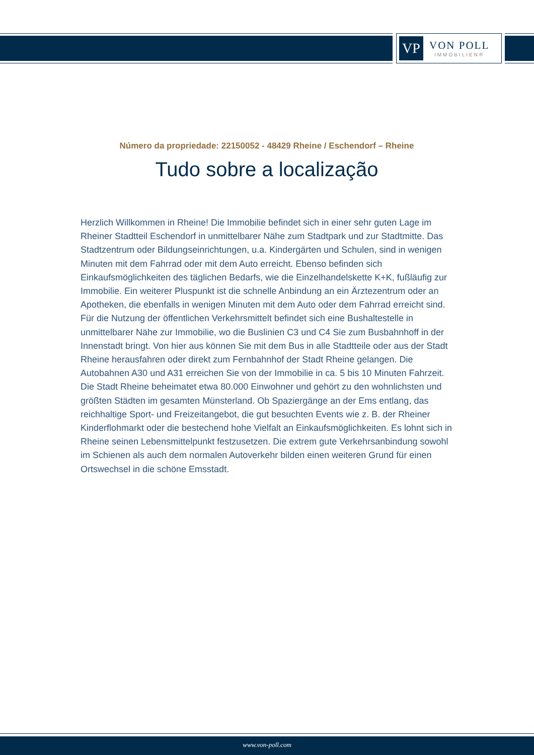VP
VON POLL
IMMOBILIEN®
Número da propriedade: 22150052 - 48429 Rheine / Eschendorf – Rheine
Tudo sobre a localização
Herzlich Willkommen in Rheine! Die Immobilie befindet sich in einer sehr guten Lage im Rheiner Stadtteil Eschendorf in unmittelbarer Nähe zum Stadtpark und zur Stadtmitte. Das Stadtzentrum oder Bildungseinrichtungen, u.a. Kindergärten und Schulen, sind in wenigen Minuten mit dem Fahrrad oder mit dem Auto erreicht. Ebenso befinden sich Einkaufsmöglichkeiten des täglichen Bedarfs, wie die Einzelhandelskette K+K, fußläufig zur Immobilie. Ein weiterer Pluspunkt ist die schnelle Anbindung an ein Ärztezentrum oder an Apotheken, die ebenfalls in wenigen Minuten mit dem Auto oder dem Fahrrad erreicht sind. Für die Nutzung der öffentlichen Verkehrsmittelt befindet sich eine Bushaltestelle in unmittelbarer Nähe zur Immobilie, wo die Buslinien C3 und C4 Sie zum Busbahnhoff in der Innenstadt bringt. Von hier aus können Sie mit dem Bus in alle Stadtteile oder aus der Stadt Rheine herausfahren oder direkt zum Fernbahnhof der Stadt Rheine gelangen. Die Autobahnen A30 und A31 erreichen Sie von der Immobilie in ca. 5 bis 10 Minuten Fahrzeit. Die Stadt Rheine beheimatet etwa 80.000 Einwohner und gehört zu den wohnlichsten und größten Städten im gesamten Münsterland. Ob Spaziergänge an der Ems entlang, das reichhaltige Sport- und Freizeitangebot, die gut besuchten Events wie z. B. der Rheiner Kinderflohmarkt oder die bestechend hohe Vielfalt an Einkaufsmöglichkeiten. Es lohnt sich in Rheine seinen Lebensmittelpunkt festzusetzen. Die extrem gute Verkehrsanbindung sowohl im Schienen als auch dem normalen Autoverkehr bilden einen weiteren Grund für einen Ortswechsel in die schöne Emsstadt.
www.von-poll.com